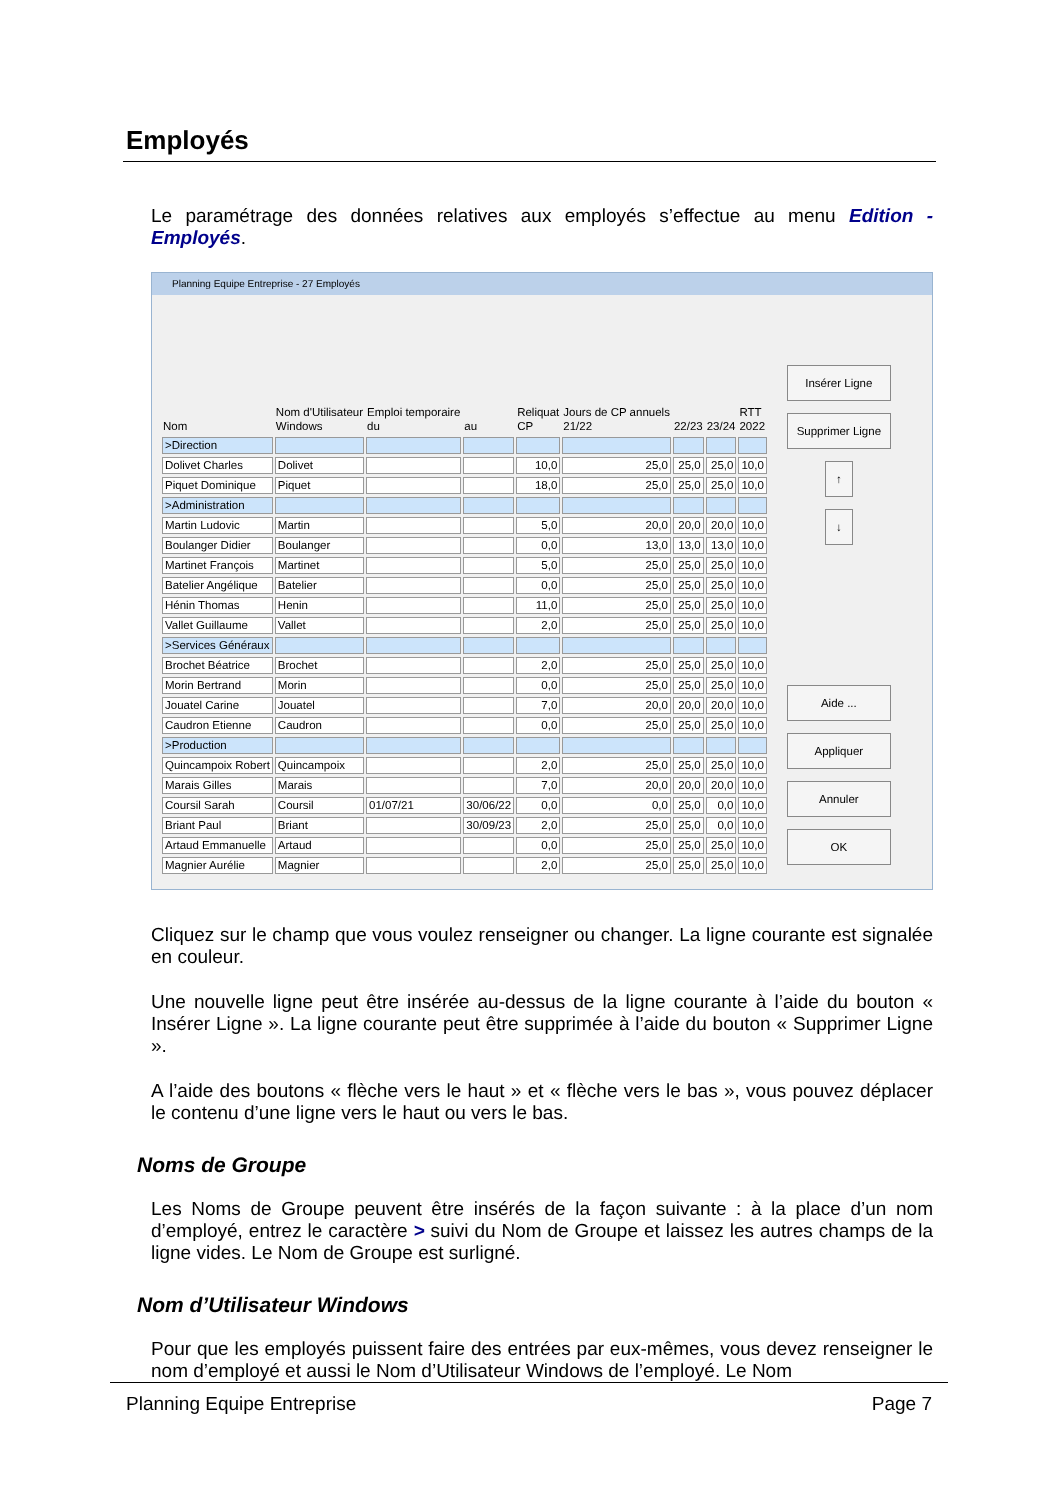Employés
Le paramétrage des données relatives aux employés s’effectue au menu Edition - Employés.
Planning Equipe Entreprise - 27 Employés
| Nom | Nom d'Utilisateur Windows | Emploi temporaire du | au | Reliquat CP | Jours de CP annuels 21/22 | 22/23 | 23/24 | RTT 2022 |
| --- | --- | --- | --- | --- | --- | --- | --- | --- |
| >Direction | | | | | | | | |
| Dolivet Charles | Dolivet | | | 10,0 | 25,0 | 25,0 | 25,0 | 10,0 |
| Piquet Dominique | Piquet | | | 18,0 | 25,0 | 25,0 | 25,0 | 10,0 |
| >Administration | | | | | | | | |
| Martin Ludovic | Martin | | | 5,0 | 20,0 | 20,0 | 20,0 | 10,0 |
| Boulanger Didier | Boulanger | | | 0,0 | 13,0 | 13,0 | 13,0 | 10,0 |
| Martinet François | Martinet | | | 5,0 | 25,0 | 25,0 | 25,0 | 10,0 |
| Batelier Angélique | Batelier | | | 0,0 | 25,0 | 25,0 | 25,0 | 10,0 |
| Hénin Thomas | Henin | | | 11,0 | 25,0 | 25,0 | 25,0 | 10,0 |
| Vallet Guillaume | Vallet | | | 2,0 | 25,0 | 25,0 | 25,0 | 10,0 |
| >Services Généraux | | | | | | | | |
| Brochet Béatrice | Brochet | | | 2,0 | 25,0 | 25,0 | 25,0 | 10,0 |
| Morin Bertrand | Morin | | | 0,0 | 25,0 | 25,0 | 25,0 | 10,0 |
| Jouatel Carine | Jouatel | | | 7,0 | 20,0 | 20,0 | 20,0 | 10,0 |
| Caudron Etienne | Caudron | | | 0,0 | 25,0 | 25,0 | 25,0 | 10,0 |
| >Production | | | | | | | | |
| Quincampoix Robert | Quincampoix | | | 2,0 | 25,0 | 25,0 | 25,0 | 10,0 |
| Marais Gilles | Marais | | | 7,0 | 20,0 | 20,0 | 20,0 | 10,0 |
| Coursil Sarah | Coursil | 01/07/21 | 30/06/22 | 0,0 | 0,0 | 25,0 | 0,0 | 10,0 |
| Briant Paul | Briant | | 30/09/23 | 2,0 | 25,0 | 25,0 | 0,0 | 10,0 |
| Artaud Emmanuelle | Artaud | | | 0,0 | 25,0 | 25,0 | 25,0 | 10,0 |
| Magnier Aurélie | Magnier | | | 2,0 | 25,0 | 25,0 | 25,0 | 10,0 |
Insérer Ligne
Supprimer Ligne
↑
↓
Aide ...
Appliquer
Annuler
OK
Cliquez sur le champ que vous voulez renseigner ou changer. La ligne courante est signalée en couleur.
Une nouvelle ligne peut être insérée au-dessus de la ligne courante à l’aide du bouton « Insérer Ligne ». La ligne courante peut être supprimée à l’aide du bouton « Supprimer Ligne ».
A l’aide des boutons « flèche vers le haut » et « flèche vers le bas », vous pouvez déplacer le contenu d’une ligne vers le haut ou vers le bas.
Noms de Groupe
Les Noms de Groupe peuvent être insérés de la façon suivante : à la place d’un nom d’employé, entrez le caractère > suivi du Nom de Groupe et laissez les autres champs de la ligne vides. Le Nom de Groupe est surligné.
Nom d’Utilisateur Windows
Pour que les employés puissent faire des entrées par eux-mêmes, vous devez renseigner le nom d’employé et aussi le Nom d’Utilisateur Windows de l’employé. Le Nom
Planning Equipe Entreprise Page 7